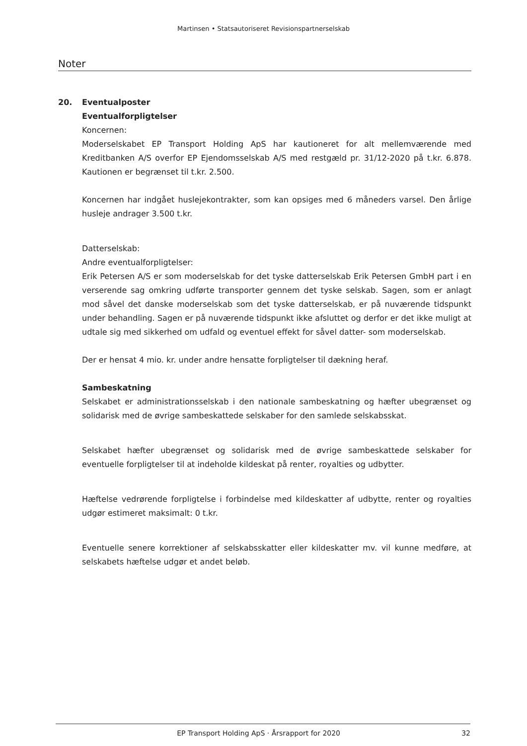Martinsen • Statsautoriseret Revisionspartnerselskab
Noter
20.
Eventualposter
Eventualforpligtelser
Koncernen:
Moderselskabet EP Transport Holding ApS har kautioneret for alt mellemværende med Kreditbanken A/S overfor EP Ejendomsselskab A/S med restgæld pr. 31/12-2020 på t.kr. 6.878. Kautionen er begrænset til t.kr. 2.500.
Koncernen har indgået huslejekontrakter, som kan opsiges med 6 måneders varsel. Den årlige husleje andrager 3.500 t.kr.
Datterselskab:
Andre eventualforpligtelser:
Erik Petersen A/S er som moderselskab for det tyske datterselskab Erik Petersen GmbH part i en verserende sag omkring udførte transporter gennem det tyske selskab. Sagen, som er anlagt mod såvel det danske moderselskab som det tyske datterselskab, er på nuværende tidspunkt under behandling. Sagen er på nuværende tidspunkt ikke afsluttet og derfor er det ikke muligt at udtale sig med sikkerhed om udfald og eventuel effekt for såvel datter- som moderselskab.
Der er hensat 4 mio. kr. under andre hensatte forpligtelser til dækning heraf.
Sambeskatning
Selskabet er administrationsselskab i den nationale sambeskatning og hæfter ubegrænset og solidarisk med de øvrige sambeskattede selskaber for den samlede selskabsskat.
Selskabet hæfter ubegrænset og solidarisk med de øvrige sambeskattede selskaber for eventuelle forpligtelser til at indeholde kildeskat på renter, royalties og udbytter.
Hæftelse vedrørende forpligtelse i forbindelse med kildeskatter af udbytte, renter og royalties udgør estimeret maksimalt: 0 t.kr.
Eventuelle senere korrektioner af selskabsskatter eller kildeskatter mv. vil kunne medføre, at selskabets hæftelse udgør et andet beløb.
EP Transport Holding ApS · Årsrapport for 2020 32